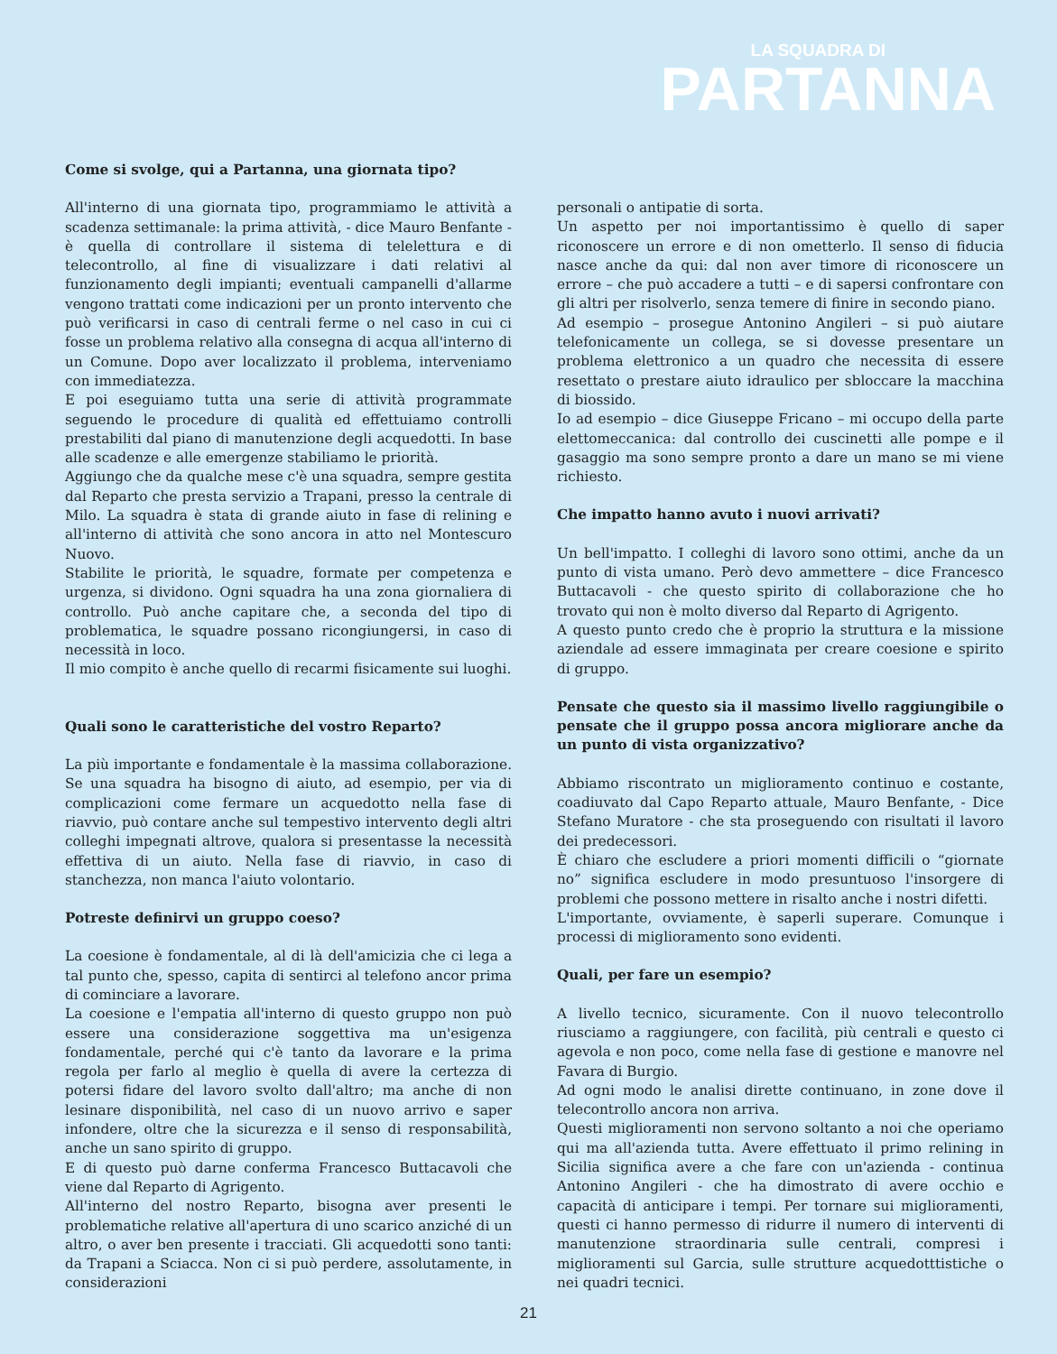LA SQUADRA DI
PARTANNA
Come si svolge, qui a Partanna, una giornata tipo?
All'interno di una giornata tipo, programmiamo le attività a scadenza settimanale: la prima attività, - dice Mauro Benfante - è quella di controllare il sistema di telelettura e di telecontrollo, al fine di visualizzare i dati relativi al funzionamento degli impianti; eventuali campanelli d'allarme vengono trattati come indicazioni per un pronto intervento che può verificarsi in caso di centrali ferme o nel caso in cui ci fosse un problema relativo alla consegna di acqua all'interno di un Comune. Dopo aver localizzato il problema, interveniamo con immediatezza.
E poi eseguiamo tutta una serie di attività programmate seguendo le procedure di qualità ed effettuiamo controlli prestabiliti dal piano di manutenzione degli acquedotti. In base alle scadenze e alle emergenze stabiliamo le priorità.
Aggiungo che da qualche mese c'è una squadra, sempre gestita dal Reparto che presta servizio a Trapani, presso la centrale di Milo. La squadra è stata di grande aiuto in fase di relining e all'interno di attività che sono ancora in atto nel Montescuro Nuovo.
Stabilite le priorità, le squadre, formate per competenza e urgenza, si dividono. Ogni squadra ha una zona giornaliera di controllo. Può anche capitare che, a seconda del tipo di problematica, le squadre possano ricongiungersi, in caso di necessità in loco.
Il mio compito è anche quello di recarmi fisicamente sui luoghi.
Quali sono le caratteristiche del vostro Reparto?
La più importante e fondamentale è la massima collaborazione. Se una squadra ha bisogno di aiuto, ad esempio, per via di complicazioni come fermare un acquedotto nella fase di riavvio, può contare anche sul tempestivo intervento degli altri colleghi impegnati altrove, qualora si presentasse la necessità effettiva di un aiuto. Nella fase di riavvio, in caso di stanchezza, non manca l'aiuto volontario.
Potreste definirvi un gruppo coeso?
La coesione è fondamentale, al di là dell'amicizia che ci lega a tal punto che, spesso, capita di sentirci al telefono ancor prima di cominciare a lavorare.
La coesione e l'empatia all'interno di questo gruppo non può essere una considerazione soggettiva ma un'esigenza fondamentale, perché qui c'è tanto da lavorare e la prima regola per farlo al meglio è quella di avere la certezza di potersi fidare del lavoro svolto dall'altro; ma anche di non lesinare disponibilità, nel caso di un nuovo arrivo e saper infondere, oltre che la sicurezza e il senso di responsabilità, anche un sano spirito di gruppo.
E di questo può darne conferma Francesco Buttacavoli che viene dal Reparto di Agrigento.
All'interno del nostro Reparto, bisogna aver presenti le problematiche relative all'apertura di uno scarico anziché di un altro, o aver ben presente i tracciati. Gli acquedotti sono tanti: da Trapani a Sciacca. Non ci si può perdere, assolutamente, in considerazioni
personali o antipatie di sorta.
Un aspetto per noi importantissimo è quello di saper riconoscere un errore e di non ometterlo. Il senso di fiducia nasce anche da qui: dal non aver timore di riconoscere un errore – che può accadere a tutti – e di sapersi confrontare con gli altri per risolverlo, senza temere di finire in secondo piano.
Ad esempio – prosegue Antonino Angileri – si può aiutare telefonicamente un collega, se si dovesse presentare un problema elettronico a un quadro che necessita di essere resettato o prestare aiuto idraulico per sbloccare la macchina di biossido.
Io ad esempio – dice Giuseppe Fricano – mi occupo della parte elettomeccanica: dal controllo dei cuscinetti alle pompe e il gasaggio ma sono sempre pronto a dare un mano se mi viene richiesto.
Che impatto hanno avuto i nuovi arrivati?
Un bell'impatto. I colleghi di lavoro sono ottimi, anche da un punto di vista umano. Però devo ammettere – dice Francesco Buttacavoli - che questo spirito di collaborazione che ho trovato qui non è molto diverso dal Reparto di Agrigento.
A questo punto credo che è proprio la struttura e la missione aziendale ad essere immaginata per creare coesione e spirito di gruppo.
Pensate che questo sia il massimo livello raggiungibile o pensate che il gruppo possa ancora migliorare anche da un punto di vista organizzativo?
Abbiamo riscontrato un miglioramento continuo e costante, coadiuvato dal Capo Reparto attuale, Mauro Benfante, - Dice Stefano Muratore - che sta proseguendo con risultati il lavoro dei predecessori.
È chiaro che escludere a priori momenti difficili o “giornate no” significa escludere in modo presuntuoso l'insorgere di problemi che possono mettere in risalto anche i nostri difetti.
L'importante, ovviamente, è saperli superare. Comunque i processi di miglioramento sono evidenti.
Quali, per fare un esempio?
A livello tecnico, sicuramente. Con il nuovo telecontrollo riusciamo a raggiungere, con facilità, più centrali e questo ci agevola e non poco, come nella fase di gestione e manovre nel Favara di Burgio.
Ad ogni modo le analisi dirette continuano, in zone dove il telecontrollo ancora non arriva.
Questi miglioramenti non servono soltanto a noi che operiamo qui ma all'azienda tutta. Avere effettuato il primo relining in Sicilia significa avere a che fare con un'azienda - continua Antonino Angileri - che ha dimostrato di avere occhio e capacità di anticipare i tempi. Per tornare sui miglioramenti, questi ci hanno permesso di ridurre il numero di interventi di manutenzione straordinaria sulle centrali, compresi i miglioramenti sul Garcia, sulle strutture acquedotttistiche o nei quadri tecnici.
21